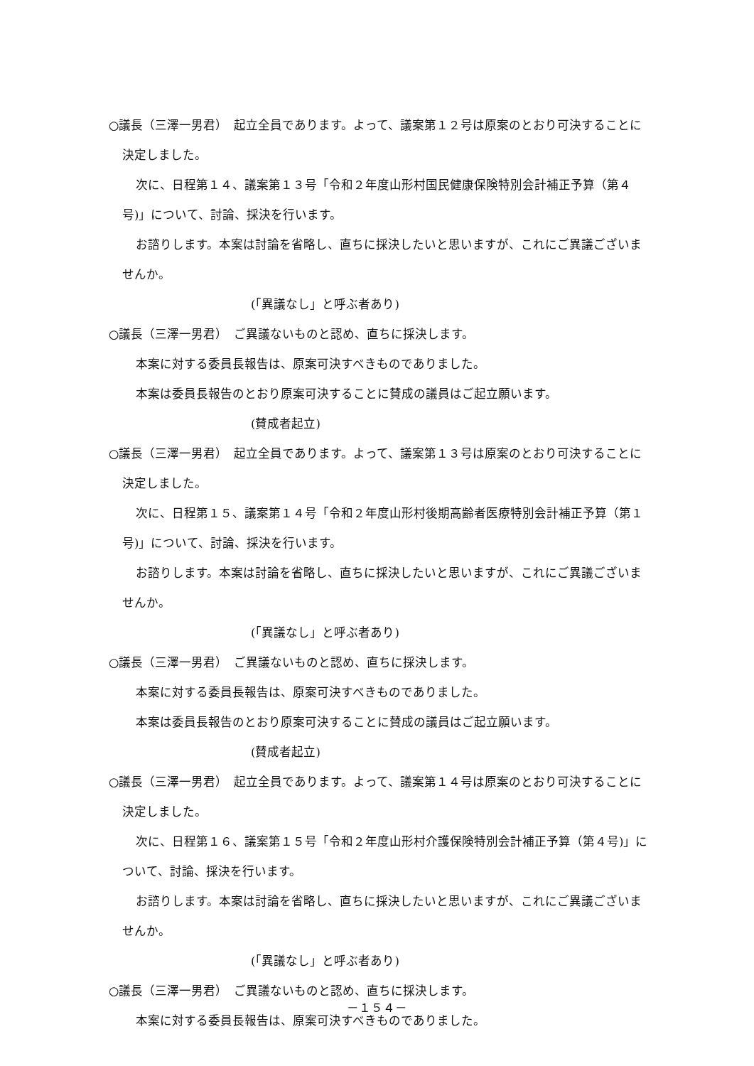○議長（三澤一男君）　起立全員であります。よって、議案第１２号は原案のとおり可決することに決定しました。
次に、日程第１４、議案第１３号「令和２年度山形村国民健康保険特別会計補正予算（第４号)」について、討論、採決を行います。
お諮りします。本案は討論を省略し、直ちに採決したいと思いますが、これにご異議ございませんか。
(「異議なし」と呼ぶ者あり)
○議長（三澤一男君）　ご異議ないものと認め、直ちに採決します。
本案に対する委員長報告は、原案可決すべきものでありました。
本案は委員長報告のとおり原案可決することに賛成の議員はご起立願います。
(賛成者起立)
○議長（三澤一男君）　起立全員であります。よって、議案第１３号は原案のとおり可決することに決定しました。
次に、日程第１５、議案第１４号「令和２年度山形村後期高齢者医療特別会計補正予算（第１号)」について、討論、採決を行います。
お諮りします。本案は討論を省略し、直ちに採決したいと思いますが、これにご異議ございませんか。
(「異議なし」と呼ぶ者あり)
○議長（三澤一男君）　ご異議ないものと認め、直ちに採決します。
本案に対する委員長報告は、原案可決すべきものでありました。
本案は委員長報告のとおり原案可決することに賛成の議員はご起立願います。
(賛成者起立)
○議長（三澤一男君）　起立全員であります。よって、議案第１４号は原案のとおり可決することに決定しました。
次に、日程第１６、議案第１５号「令和２年度山形村介護保険特別会計補正予算（第４号)」について、討論、採決を行います。
お諮りします。本案は討論を省略し、直ちに採決したいと思いますが、これにご異議ございませんか。
(「異議なし」と呼ぶ者あり)
○議長（三澤一男君）　ご異議ないものと認め、直ちに採決します。
本案に対する委員長報告は、原案可決すべきものでありました。
－１５４－